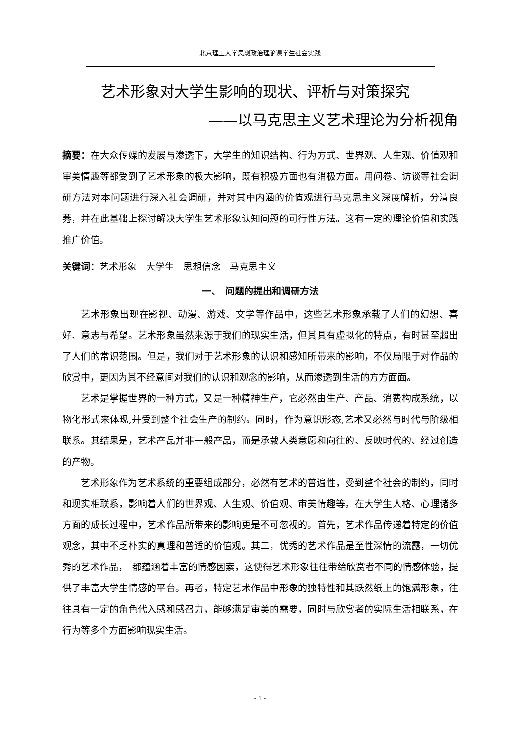北京理工大学思想政治理论课学生社会实践
艺术形象对大学生影响的现状、评析与对策探究
——以马克思主义艺术理论为分析视角
摘要：在大众传媒的发展与渗透下，大学生的知识结构、行为方式、世界观、人生观、价值观和审美情趣等都受到了艺术形象的极大影响，既有积极方面也有消极方面。用问卷、访谈等社会调研方法对本问题进行深入社会调研，并对其中内涵的价值观进行马克思主义深度解析，分清良莠，并在此基础上探讨解决大学生艺术形象认知问题的可行性方法。这有一定的理论价值和实践推广价值。
关键词：艺术形象　大学生　思想信念　马克思主义
一、　问题的提出和调研方法
艺术形象出现在影视、动漫、游戏、文学等作品中，这些艺术形象承载了人们的幻想、喜好、意志与希望。艺术形象虽然来源于我们的现实生活，但其具有虚拟化的特点，有时甚至超出了人们的常识范围。但是，我们对于艺术形象的认识和感知所带来的影响，不仅局限于对作品的欣赏中，更因为其不经意间对我们的认识和观念的影响，从而渗透到生活的方方面面。
艺术是掌握世界的一种方式，又是一种精神生产，它必然由生产、产品、消费构成系统，以物化形式来体现,并受到整个社会生产的制约。同时，作为意识形态,艺术又必然与时代与阶级相联系。其结果是，艺术产品并非一般产品，而是承载人类意愿和向往的、反映时代的、经过创造的产物。
艺术形象作为艺术系统的重要组成部分，必然有艺术的普遍性，受到整个社会的制约，同时和现实相联系，影响着人们的世界观、人生观、价值观、审美情趣等。在大学生人格、心理诸多方面的成长过程中，艺术作品所带来的影响更是不可忽视的。首先，艺术作品传递着特定的价值观念，其中不乏朴实的真理和普适的价值观。其二，优秀的艺术作品是至性深情的流露，一切优秀的艺术作品，　都蕴涵着丰富的情感因素，这使得艺术形象往往带给欣赏者不同的情感体验，提供了丰富大学生情感的平台。再者，特定艺术作品中形象的独特性和其跃然纸上的饱满形象，往往具有一定的角色代入感和感召力，能够满足审美的需要，同时与欣赏者的实际生活相联系，在行为等多个方面影响现实生活。
- 1 -